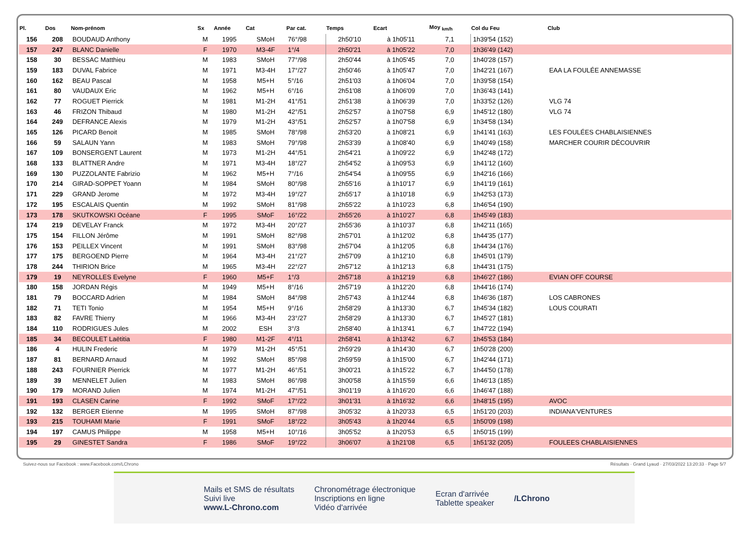| Pl. | Dos | Nom-prénom | Sx | Année | Cat | Par cat. | Temps | Ecart | Moy <sub>km/h</sub> | Col du Feu | Club |
| --- | --- | --- | --- | --- | --- | --- | --- | --- | --- | --- | --- |
| 156 | 208 | BOUDAUD Anthony | M | 1995 | SMoH | 76°/98 | 2h50'10 | à 1h05'11 | 7,1 | 1h39'54 (152) | |
| 157 | 247 | BLANC Danielle | F | 1970 | M3-4F | 1°/4 | 2h50'21 | à 1h05'22 | 7,0 | 1h36'49 (142) | |
| 158 | 30 | BESSAC Matthieu | M | 1983 | SMoH | 77°/98 | 2h50'44 | à 1h05'45 | 7,0 | 1h40'28 (157) | |
| 159 | 183 | DUVAL Fabrice | M | 1971 | M3-4H | 17°/27 | 2h50'46 | à 1h05'47 | 7,0 | 1h42'21 (167) | EAA LA FOULÉE ANNEMASSE |
| 160 | 162 | BEAU Pascal | M | 1958 | M5+H | 5°/16 | 2h51'03 | à 1h06'04 | 7,0 | 1h39'58 (154) | |
| 161 | 80 | VAUDAUX Eric | M | 1962 | M5+H | 6°/16 | 2h51'08 | à 1h06'09 | 7,0 | 1h36'43 (141) | |
| 162 | 77 | ROGUET Pierrick | M | 1981 | M1-2H | 41°/51 | 2h51'38 | à 1h06'39 | 7,0 | 1h33'52 (126) | VLG 74 |
| 163 | 46 | FRIZON Thibaud | M | 1980 | M1-2H | 42°/51 | 2h52'57 | à 1h07'58 | 6,9 | 1h45'12 (180) | VLG 74 |
| 164 | 249 | DEFRANCE Alexis | M | 1979 | M1-2H | 43°/51 | 2h52'57 | à 1h07'58 | 6,9 | 1h34'58 (134) | |
| 165 | 126 | PICARD Benoit | M | 1985 | SMoH | 78°/98 | 2h53'20 | à 1h08'21 | 6,9 | 1h41'41 (163) | LES FOULÉES CHABLAISIENNES |
| 166 | 59 | SALAUN Yann | M | 1983 | SMoH | 79°/98 | 2h53'39 | à 1h08'40 | 6,9 | 1h40'49 (158) | MARCHER COURIR DÉCOUVRIR |
| 167 | 109 | BONSERGENT Laurent | M | 1973 | M1-2H | 44°/51 | 2h54'21 | à 1h09'22 | 6,9 | 1h42'48 (172) | |
| 168 | 133 | BLATTNER Andre | M | 1971 | M3-4H | 18°/27 | 2h54'52 | à 1h09'53 | 6,9 | 1h41'12 (160) | |
| 169 | 130 | PUZZOLANTE Fabrizio | M | 1962 | M5+H | 7°/16 | 2h54'54 | à 1h09'55 | 6,9 | 1h42'16 (166) | |
| 170 | 214 | GIRAD-SOPPET Yoann | M | 1984 | SMoH | 80°/98 | 2h55'16 | à 1h10'17 | 6,9 | 1h41'19 (161) | |
| 171 | 229 | GRAND Jerome | M | 1972 | M3-4H | 19°/27 | 2h55'17 | à 1h10'18 | 6,9 | 1h42'53 (173) | |
| 172 | 195 | ESCALAIS Quentin | M | 1992 | SMoH | 81°/98 | 2h55'22 | à 1h10'23 | 6,8 | 1h46'54 (190) | |
| 173 | 178 | SKUTKOWSKI Océane | F | 1995 | SMoF | 16°/22 | 2h55'26 | à 1h10'27 | 6,8 | 1h45'49 (183) | |
| 174 | 219 | DEVELAY Franck | M | 1972 | M3-4H | 20°/27 | 2h55'36 | à 1h10'37 | 6,8 | 1h42'11 (165) | |
| 175 | 154 | FILLON Jérôme | M | 1991 | SMoH | 82°/98 | 2h57'01 | à 1h12'02 | 6,8 | 1h44'35 (177) | |
| 176 | 153 | PEILLEX Vincent | M | 1991 | SMoH | 83°/98 | 2h57'04 | à 1h12'05 | 6,8 | 1h44'34 (176) | |
| 177 | 175 | BERGOEND Pierre | M | 1964 | M3-4H | 21°/27 | 2h57'09 | à 1h12'10 | 6,8 | 1h45'01 (179) | |
| 178 | 244 | THIRION Brice | M | 1965 | M3-4H | 22°/27 | 2h57'12 | à 1h12'13 | 6,8 | 1h44'31 (175) | |
| 179 | 19 | NEYROLLES Evelyne | F | 1960 | M5+F | 1°/3 | 2h57'18 | à 1h12'19 | 6,8 | 1h46'27 (186) | EVIAN OFF COURSE |
| 180 | 158 | JORDAN Régis | M | 1949 | M5+H | 8°/16 | 2h57'19 | à 1h12'20 | 6,8 | 1h44'16 (174) | |
| 181 | 79 | BOCCARD Adrien | M | 1984 | SMoH | 84°/98 | 2h57'43 | à 1h12'44 | 6,8 | 1h46'36 (187) | LOS CABRONES |
| 182 | 71 | TETI Tonio | M | 1954 | M5+H | 9°/16 | 2h58'29 | à 1h13'30 | 6,7 | 1h45'34 (182) | LOUS COURATI |
| 183 | 82 | FAVRE Thierry | M | 1966 | M3-4H | 23°/27 | 2h58'29 | à 1h13'30 | 6,7 | 1h45'27 (181) | |
| 184 | 110 | RODRIGUES Jules | M | 2002 | ESH | 3°/3 | 2h58'40 | à 1h13'41 | 6,7 | 1h47'22 (194) | |
| 185 | 34 | BECOULET Laëtitia | F | 1980 | M1-2F | 4°/11 | 2h58'41 | à 1h13'42 | 6,7 | 1h45'53 (184) | |
| 186 | 4 | HULIN Frederic | M | 1979 | M1-2H | 45°/51 | 2h59'29 | à 1h14'30 | 6,7 | 1h50'28 (200) | |
| 187 | 81 | BERNARD Arnaud | M | 1992 | SMoH | 85°/98 | 2h59'59 | à 1h15'00 | 6,7 | 1h42'44 (171) | |
| 188 | 243 | FOURNIER Pierrick | M | 1977 | M1-2H | 46°/51 | 3h00'21 | à 1h15'22 | 6,7 | 1h44'50 (178) | |
| 189 | 39 | MENNELET Julien | M | 1983 | SMoH | 86°/98 | 3h00'58 | à 1h15'59 | 6,6 | 1h46'13 (185) | |
| 190 | 179 | MORAND Julien | M | 1974 | M1-2H | 47°/51 | 3h01'19 | à 1h16'20 | 6,6 | 1h46'47 (188) | |
| 191 | 193 | CLASEN Carine | F | 1992 | SMoF | 17°/22 | 3h01'31 | à 1h16'32 | 6,6 | 1h48'15 (195) | AVOC |
| 192 | 132 | BERGER Etienne | M | 1995 | SMoH | 87°/98 | 3h05'32 | à 1h20'33 | 6,5 | 1h51'20 (203) | INDIANA'VENTURES |
| 193 | 215 | TOUHAMI Marie | F | 1991 | SMoF | 18°/22 | 3h05'43 | à 1h20'44 | 6,5 | 1h50'09 (198) | |
| 194 | 197 | CAMUS Philippe | M | 1958 | M5+H | 10°/16 | 3h05'52 | à 1h20'53 | 6,5 | 1h50'15 (199) | |
| 195 | 29 | GINESTET Sandra | F | 1986 | SMoF | 19°/22 | 3h06'07 | à 1h21'08 | 6,5 | 1h51'32 (205) | FOULEES CHABLAISIENNES |
Suivez-nous sur Facebook : www.Facebook.com/LChrono Résultats · Grand Lyaud · 27/03/2022 13:20:33 · Page 5/7
Mails et SMS de résultats
Suivi live
www.L-Chrono.com
Chronométrage électronique
Inscriptions en ligne
Vidéo d'arrivée
Ecran d'arrivée
Tablette speaker
/LChrono